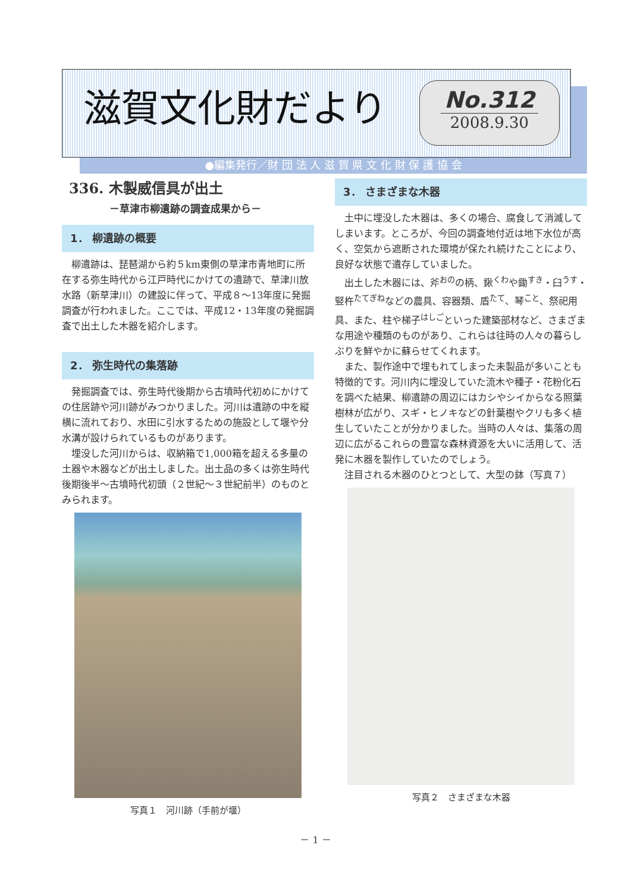滋賀文化財だより
No.312
2008.9.30
●編集発行／財 団 法 人 滋 賀 県 文 化 財 保 護 協 会
336. 木製威信具が出土
－草津市柳遺跡の調査成果から－
1． 柳遺跡の概要
柳遺跡は、琵琶湖から約５km東側の草津市青地町に所在する弥生時代から江戸時代にかけての遺跡で、草津川放水路（新草津川）の建設に伴って、平成８～13年度に発掘調査が行われました。ここでは、平成12・13年度の発掘調査で出土した木器を紹介します。
2． 弥生時代の集落跡
発掘調査では、弥生時代後期から古墳時代初めにかけての住居跡や河川跡がみつかりました。河川は遺跡の中を縦横に流れており、水田に引水するための施設として堰や分水溝が設けられているものがあります。
埋没した河川からは、収納箱で1,000箱を超える多量の土器や木器などが出土しました。出土品の多くは弥生時代後期後半～古墳時代初頭（２世紀～３世紀前半）のものとみられます。
写真１　河川跡（手前が堰）
3． さまざまな木器
土中に埋没した木器は、多くの場合、腐食して消滅してしまいます。ところが、今回の調査地付近は地下水位が高く、空気から遮断された環境が保たれ続けたことにより、良好な状態で遺存していました。
出土した木器には、斧<sup>おの</sup>の柄、鍬<sup>くわ</sup>や鋤<sup>すき</sup>・臼<sup>うす</sup>・竪杵<sup>たてぎね</sup>などの農具、容器類、盾<sup>たて</sup>、琴<sup>こと</sup>、祭祀用具、また、柱や梯子<sup>はしご</sup>といった建築部材など、さまざまな用途や種類のものがあり、これらは往時の人々の暮らしぶりを鮮やかに蘇らせてくれます。
また、製作途中で埋もれてしまった未製品が多いことも特徴的です。河川内に埋没していた流木や種子・花粉化石を調べた結果、柳遺跡の周辺にはカシやシイからなる照葉樹林が広がり、スギ・ヒノキなどの針葉樹やクリも多く植生していたことが分かりました。当時の人々は、集落の周辺に広がるこれらの豊富な森林資源を大いに活用して、活発に木器を製作していたのでしょう。
注目される木器のひとつとして、大型の鉢（写真７）
写真２　さまざまな木器
－ 1 －